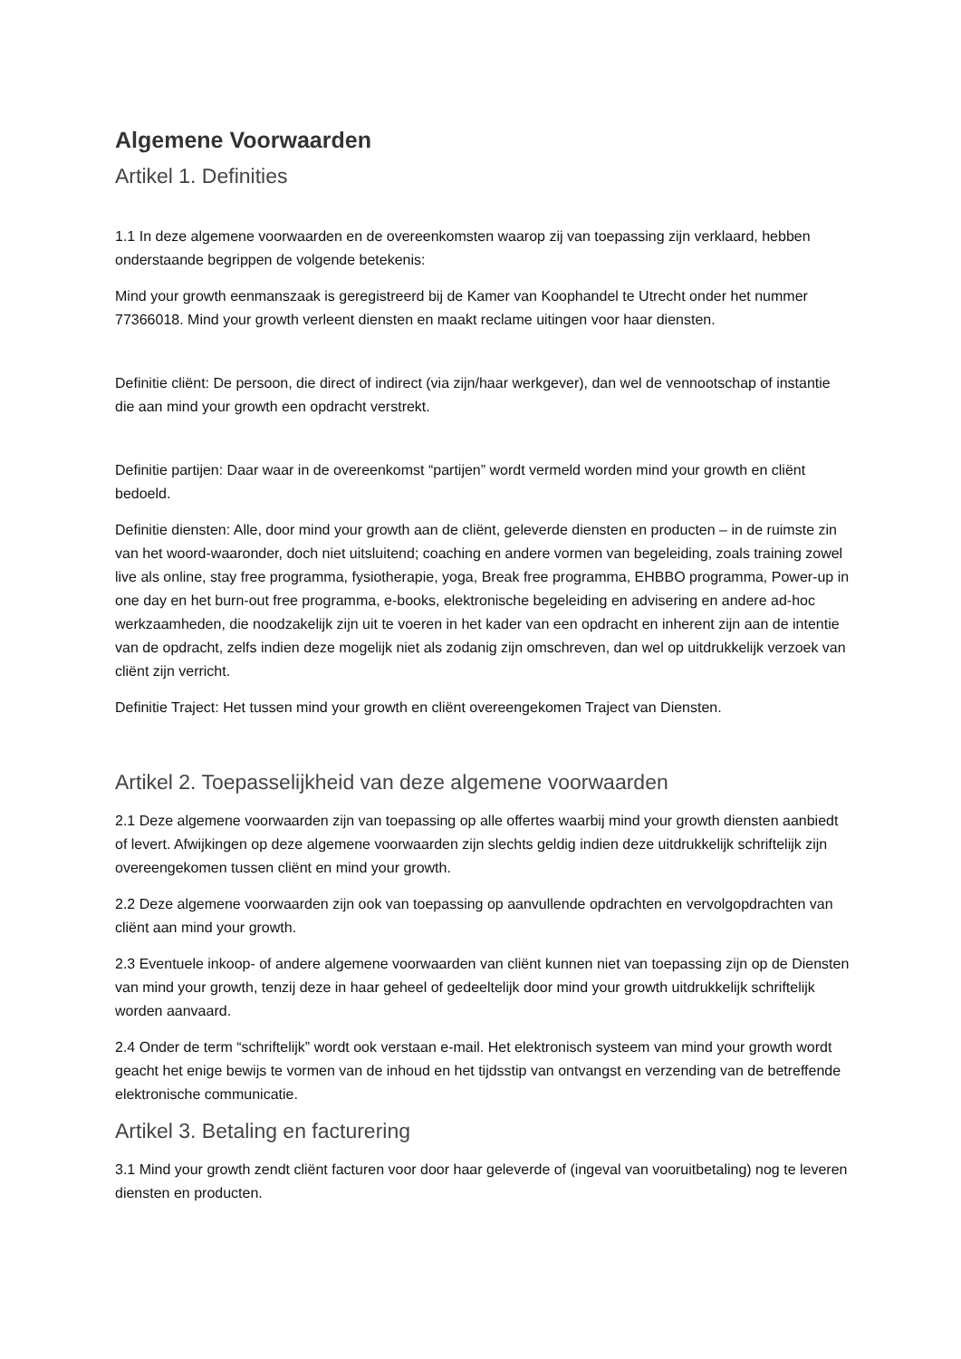Algemene Voorwaarden
Artikel 1. Definities
1.1 In deze algemene voorwaarden en de overeenkomsten waarop zij van toepassing zijn verklaard, hebben onderstaande begrippen de volgende betekenis:
Mind your growth eenmanszaak is geregistreerd bij de Kamer van Koophandel te Utrecht onder het nummer 77366018. Mind your growth verleent diensten en maakt reclame uitingen voor haar diensten.
Definitie cliënt: De persoon, die direct of indirect (via zijn/haar werkgever), dan wel de vennootschap of instantie die aan mind your growth een opdracht verstrekt.
Definitie partijen: Daar waar in de overeenkomst “partijen” wordt vermeld worden mind your growth en cliënt bedoeld.
Definitie diensten: Alle, door mind your growth aan de cliënt, geleverde diensten en producten – in de ruimste zin van het woord-waaronder, doch niet uitsluitend; coaching en andere vormen van begeleiding, zoals training zowel live als online, stay free programma, fysiotherapie, yoga, Break free programma, EHBBO programma, Power-up in one day en het burn-out free programma, e-books, elektronische begeleiding en advisering en andere ad-hoc werkzaamheden, die noodzakelijk zijn uit te voeren in het kader van een opdracht en inherent zijn aan de intentie van de opdracht, zelfs indien deze mogelijk niet als zodanig zijn omschreven, dan wel op uitdrukkelijk verzoek van cliënt zijn verricht.
Definitie Traject: Het tussen mind your growth en cliënt overeengekomen Traject van Diensten.
Artikel 2. Toepasselijkheid van deze algemene voorwaarden
2.1 Deze algemene voorwaarden zijn van toepassing op alle offertes waarbij mind your growth diensten aanbiedt of levert. Afwijkingen op deze algemene voorwaarden zijn slechts geldig indien deze uitdrukkelijk schriftelijk zijn overeengekomen tussen cliënt en mind your growth.
2.2 Deze algemene voorwaarden zijn ook van toepassing op aanvullende opdrachten en vervolgopdrachten van cliënt aan mind your growth.
2.3 Eventuele inkoop- of andere algemene voorwaarden van cliënt kunnen niet van toepassing zijn op de Diensten van mind your growth, tenzij deze in haar geheel of gedeeltelijk door mind your growth uitdrukkelijk schriftelijk worden aanvaard.
2.4 Onder de term “schriftelijk” wordt ook verstaan e-mail. Het elektronisch systeem van mind your growth wordt geacht het enige bewijs te vormen van de inhoud en het tijdsstip van ontvangst en verzending van de betreffende elektronische communicatie.
Artikel 3. Betaling en facturering
3.1 Mind your growth zendt cliënt facturen voor door haar geleverde of (ingeval van vooruitbetaling) nog te leveren diensten en producten.